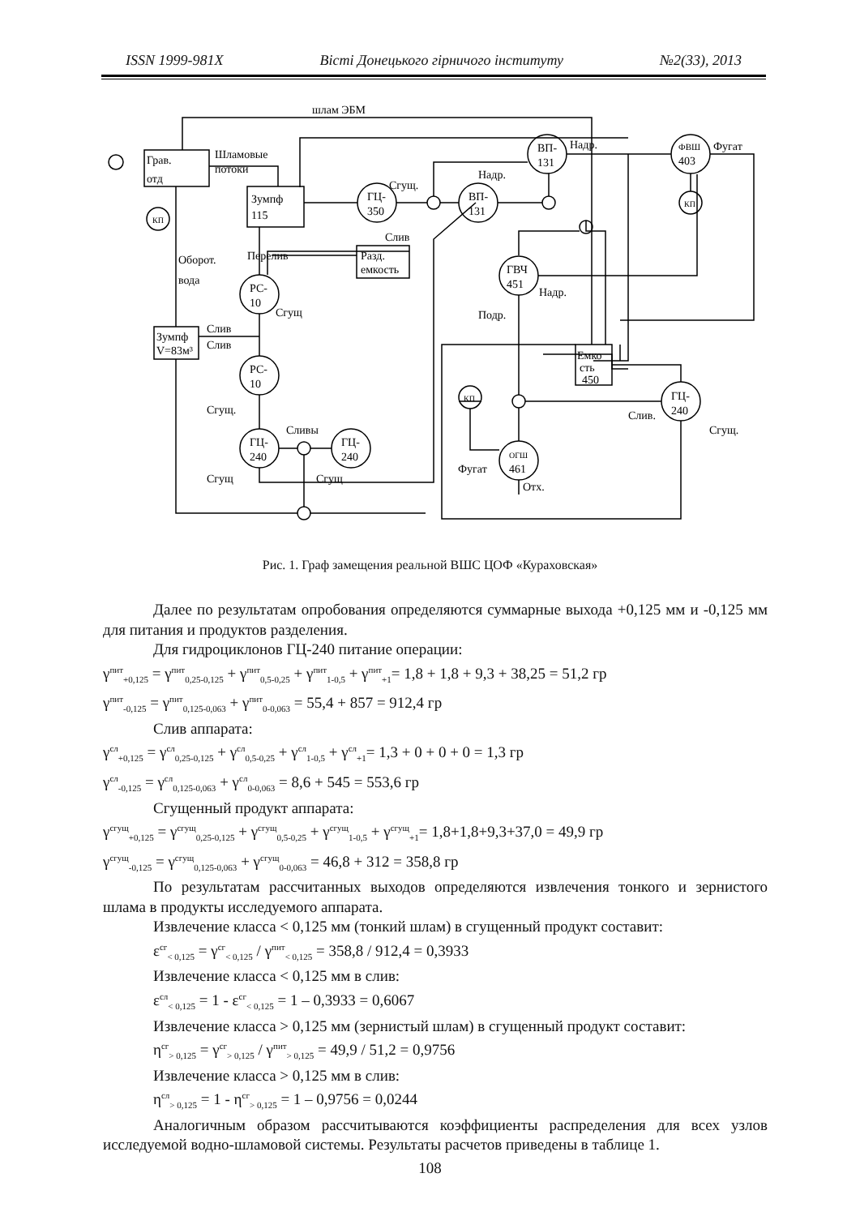ISSN 1999-981X Вісті Донецького гірничого інституту №2(33), 2013
шлам ЭБМ
Грав.
отд
КП
Шламовые
потоки
Зумпф
115
ГЦ-
350
Сгущ.
Слив
Разд.
емкость
Перелив
Оборот.
вода
РС-
10
Сгущ
Зумпф
V=83м³
Слив
Слив
РС-
10
Сгущ.
ГЦ-
240
ГЦ-
240
Сливы
Сгущ
Сгущ
ВП-
131
Надр.
ВП-
131
Надр.
ГВЧ
451
Надр.
Подр.
Емко
сть
450
ГЦ-
240
Слив.
Сгущ.
КП
ОГШ
461
Фугат
Отх.
ФВШ
403
Фугат
КП
Рис. 1. Граф замещения реальной ВШС ЦОФ «Кураховская»
Далее по результатам опробования определяются суммарные выхода +0,125 мм и -0,125 мм для питания и продуктов разделения.
Для гидроциклонов ГЦ-240 питание операции:
γ<sup>пит</sup><sub>+0,125</sub> = γ<sup>пит</sup><sub>0,25-0,125</sub> + γ<sup>пит</sup><sub>0,5-0,25</sub> + γ<sup>пит</sup><sub>1-0,5</sub> + γ<sup>пит</sup><sub>+1</sub>= 1,8 + 1,8 + 9,3 + 38,25 = 51,2 гр
γ<sup>пит</sup><sub>-0,125</sub> = γ<sup>пит</sup><sub>0,125-0,063</sub> + γ<sup>пит</sup><sub>0-0,063</sub> = 55,4 + 857 = 912,4 гр
Слив аппарата:
γ<sup>сл</sup><sub>+0,125</sub> = γ<sup>сл</sup><sub>0,25-0,125</sub> + γ<sup>сл</sup><sub>0,5-0,25</sub> + γ<sup>сл</sup><sub>1-0,5</sub> + γ<sup>сл</sup><sub>+1</sub>= 1,3 + 0 + 0 + 0 = 1,3 гр
γ<sup>сл</sup><sub>-0,125</sub> = γ<sup>сл</sup><sub>0,125-0,063</sub> + γ<sup>сл</sup><sub>0-0,063</sub> = 8,6 + 545 = 553,6 гр
Сгущенный продукт аппарата:
γ<sup>сгущ</sup><sub>+0,125</sub> = γ<sup>сгущ</sup><sub>0,25-0,125</sub> + γ<sup>сгущ</sup><sub>0,5-0,25</sub> + γ<sup>сгущ</sup><sub>1-0,5</sub> + γ<sup>сгущ</sup><sub>+1</sub>= 1,8+1,8+9,3+37,0 = 49,9 гр
γ<sup>сгущ</sup><sub>-0,125</sub> = γ<sup>сгущ</sup><sub>0,125-0,063</sub> + γ<sup>сгущ</sup><sub>0-0,063</sub> = 46,8 + 312 = 358,8 гр
По результатам рассчитанных выходов определяются извлечения тонкого и зернистого шлама в продукты исследуемого аппарата.
Извлечение класса < 0,125 мм (тонкий шлам) в сгущенный продукт составит:
ε<sup>сг</sup><sub>< 0,125</sub> = γ<sup>сг</sup><sub>< 0,125</sub> / γ<sup>пит</sup><sub>< 0,125</sub> = 358,8 / 912,4 = 0,3933
Извлечение класса < 0,125 мм в слив:
ε<sup>сл</sup><sub>< 0,125</sub> = 1 - ε<sup>сг</sup><sub>< 0,125</sub> = 1 – 0,3933 = 0,6067
Извлечение класса > 0,125 мм (зернистый шлам) в сгущенный продукт составит:
η<sup>сг</sup><sub>> 0,125</sub> = γ<sup>сг</sup><sub>> 0,125</sub> / γ<sup>пит</sup><sub>> 0,125</sub> = 49,9 / 51,2 = 0,9756
Извлечение класса > 0,125 мм в слив:
η<sup>сл</sup><sub>> 0,125</sub> = 1 - η<sup>сг</sup><sub>> 0,125</sub> = 1 – 0,9756 = 0,0244
Аналогичным образом рассчитываются коэффициенты распределения для всех узлов исследуемой водно-шламовой системы. Результаты расчетов приведены в таблице 1.
108